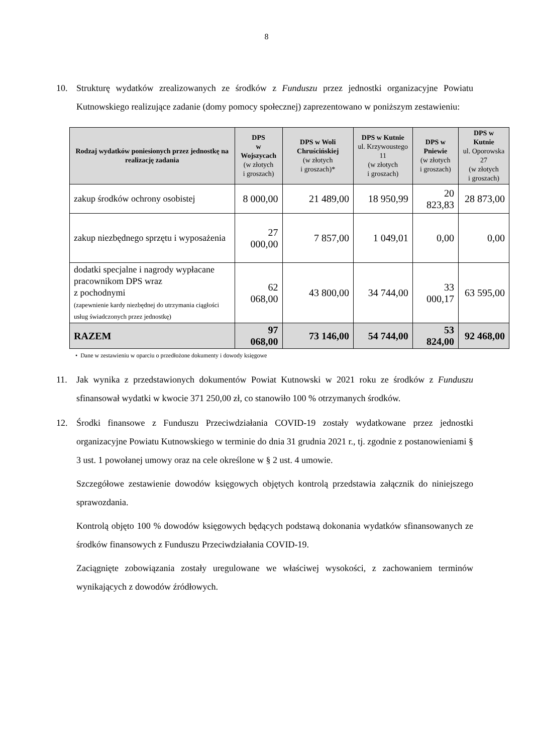8
10. Strukturę wydatków zrealizowanych ze środków z Funduszu przez jednostki organizacyjne Powiatu Kutnowskiego realizujące zadanie (domy pomocy społecznej) zaprezentowano w poniższym zestawieniu:
| Rodzaj wydatków poniesionych przez jednostkę na realizację zadania | DPS w Wojszycach (w złotych i groszach) | DPS w Woli Chruścińskiej (w złotych i groszach)* | DPS w Kutnie ul. Krzywoustego 11 (w złotych i groszach) | DPS w Pniewie (w złotych i groszach) | DPS w Kutnie ul. Oporowska 27 (w złotych i groszach) |
| --- | --- | --- | --- | --- | --- |
| zakup środków ochrony osobistej | 8 000,00 | 21 489,00 | 18 950,99 | 20 823,83 | 28 873,00 |
| zakup niezbędnego sprzętu i wyposażenia | 27 000,00 | 7 857,00 | 1 049,01 | 0,00 | 0,00 |
| dodatki specjalne i nagrody wypłacane pracownikom DPS wraz z pochodnymi (zapewnienie kardy niezbędnej do utrzymania ciągłości usług świadczonych przez jednostkę) | 62 068,00 | 43 800,00 | 34 744,00 | 33 000,17 | 63 595,00 |
| RAZEM | 97 068,00 | 73 146,00 | 54 744,00 | 53 824,00 | 92 468,00 |
• Dane w zestawieniu w oparciu o przedłożone dokumenty i dowody księgowe
11. Jak wynika z przedstawionych dokumentów Powiat Kutnowski w 2021 roku ze środków z Funduszu sfinansował wydatki w kwocie 371 250,00 zł, co stanowiło 100 % otrzymanych środków.
12. Środki finansowe z Funduszu Przeciwdziałania COVID-19 zostały wydatkowane przez jednostki organizacyjne Powiatu Kutnowskiego w terminie do dnia 31 grudnia 2021 r., tj. zgodnie z postanowieniami § 3 ust. 1 powołanej umowy oraz na cele określone w § 2 ust. 4 umowie.
Szczegółowe zestawienie dowodów księgowych objętych kontrolą przedstawia załącznik do niniejszego sprawozdania.
Kontrolą objęto 100 % dowodów księgowych będących podstawą dokonania wydatków sfinansowanych ze środków finansowych z Funduszu Przeciwdziałania COVID-19.
Zaciągnięte zobowiązania zostały uregulowane we właściwej wysokości, z zachowaniem terminów wynikających z dowodów źródłowych.